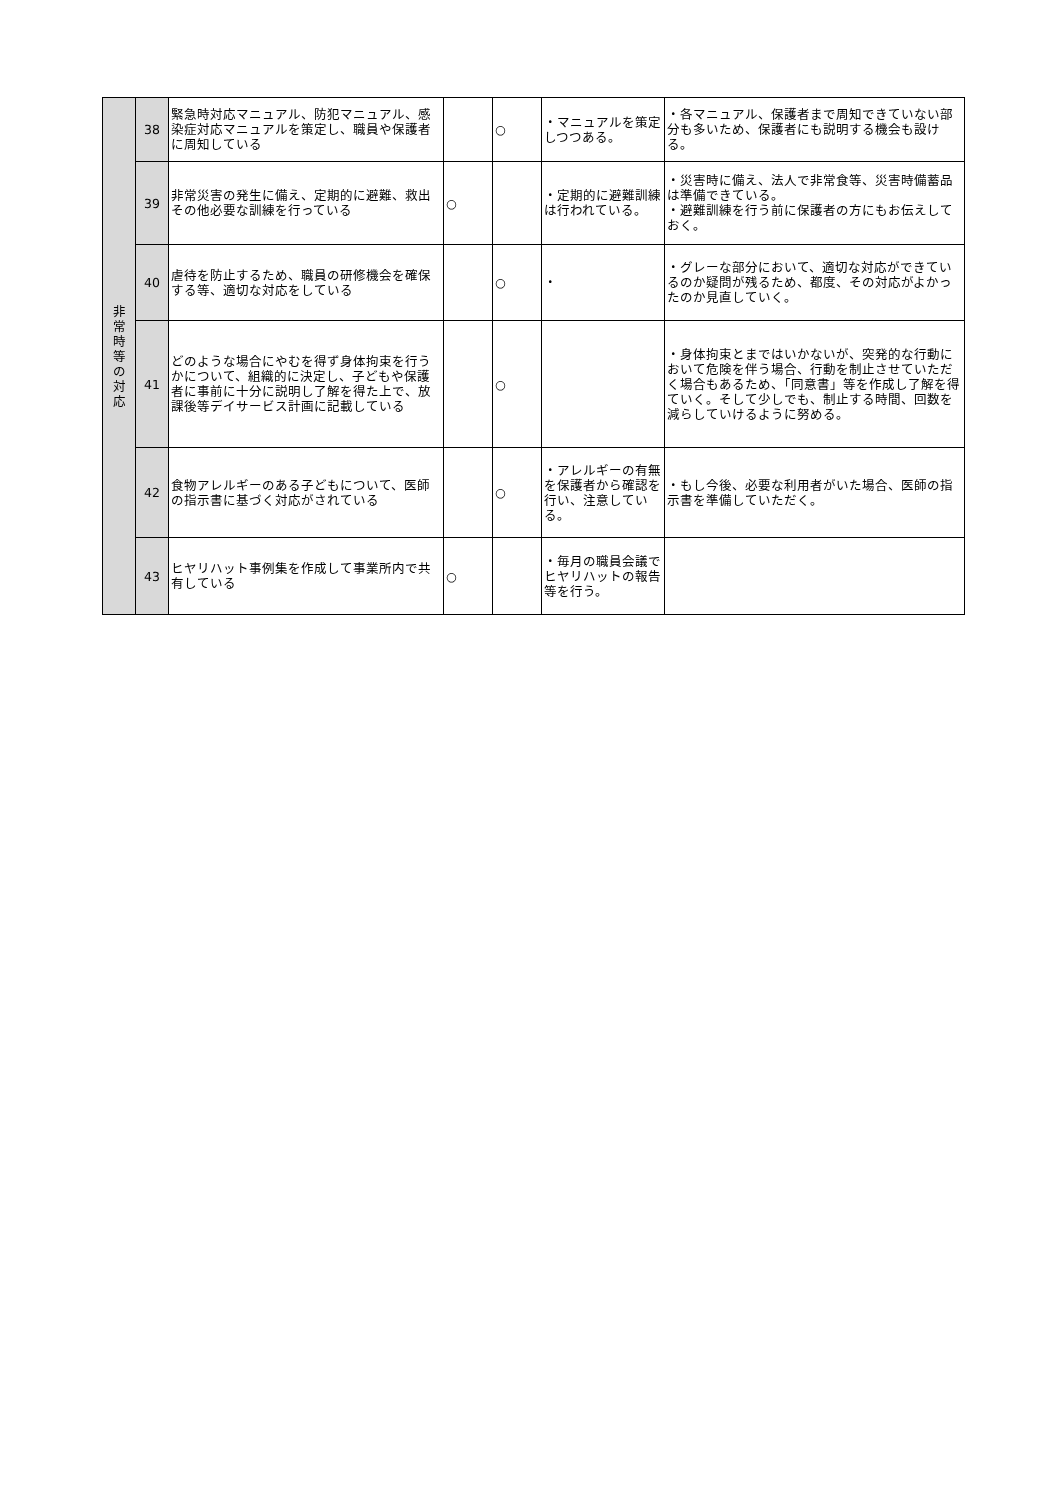| 非 常 時 等 の 対 応 | 38 | 緊急時対応マニュアル、防犯マニュアル、感染症対応マニュアルを策定し、職員や保護者に周知している | | ○ | ・マニュアルを策定しつつある。 | ・各マニュアル、保護者まで周知できていない部分も多いため、保護者にも説明する機会も設ける。 |
| | 39 | 非常災害の発生に備え、定期的に避難、救出その他必要な訓練を行っている | ○ | | ・定期的に避難訓練は行われている。 | ・災害時に備え、法人で非常食等、災害時備蓄品は準備できている。 ・避難訓練を行う前に保護者の方にもお伝えしておく。 |
| | 40 | 虐待を防止するため、職員の研修機会を確保する等、適切な対応をしている | | ○ | ・ | ・グレーな部分において、適切な対応ができているのか疑問が残るため、都度、その対応がよかったのか見直していく。 |
| | 41 | どのような場合にやむを得ず身体拘束を行うかについて、組織的に決定し、子どもや保護者に事前に十分に説明し了解を得た上で、放課後等デイサービス計画に記載している | | ○ | | ・身体拘束とまではいかないが、突発的な行動において危険を伴う場合、行動を制止させていただく場合もあるため、「同意書」等を作成し了解を得ていく。そして少しでも、制止する時間、回数を減らしていけるように努める。 |
| | 42 | 食物アレルギーのある子どもについて、医師の指示書に基づく対応がされている | | ○ | ・アレルギーの有無を保護者から確認を行い、注意している。 | ・もし今後、必要な利用者がいた場合、医師の指示書を準備していただく。 |
| | 43 | ヒヤリハット事例集を作成して事業所内で共有している | ○ | | ・毎月の職員会議でヒヤリハットの報告等を行う。 | |